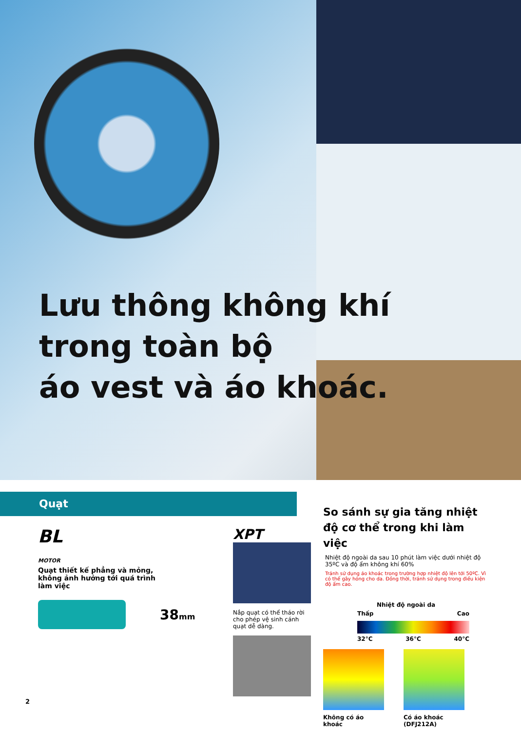Lưu thông không khí
trong toàn bộ
áo vest và áo khoác.
Quạt
BL
MOTOR Quạt thiết kế phẳng và mỏng, không ảnh hưởng tới quá trình làm việc
38mm
XPT
Nắp quạt có thể tháo rời cho phép vệ sinh cánh quạt dễ dàng.
So sánh sự gia tăng nhiệt độ cơ thể trong khi làm việc
Nhiệt độ ngoài da sau 10 phút làm việc dưới nhiệt độ 35ºC và độ ẩm không khí 60%
Tránh sử dụng áo khoác trong trường hợp nhiệt độ lên tới 50ºC. Vì có thể gây hỏng cho da. Đồng thời, tránh sử dụng trong điều kiện độ ẩm cao.
Nhiệt độ ngoài da
Thấp Cao
32°C 36°C 40°C
Không có áo khoác Có áo khoác (DFJ212A)
2